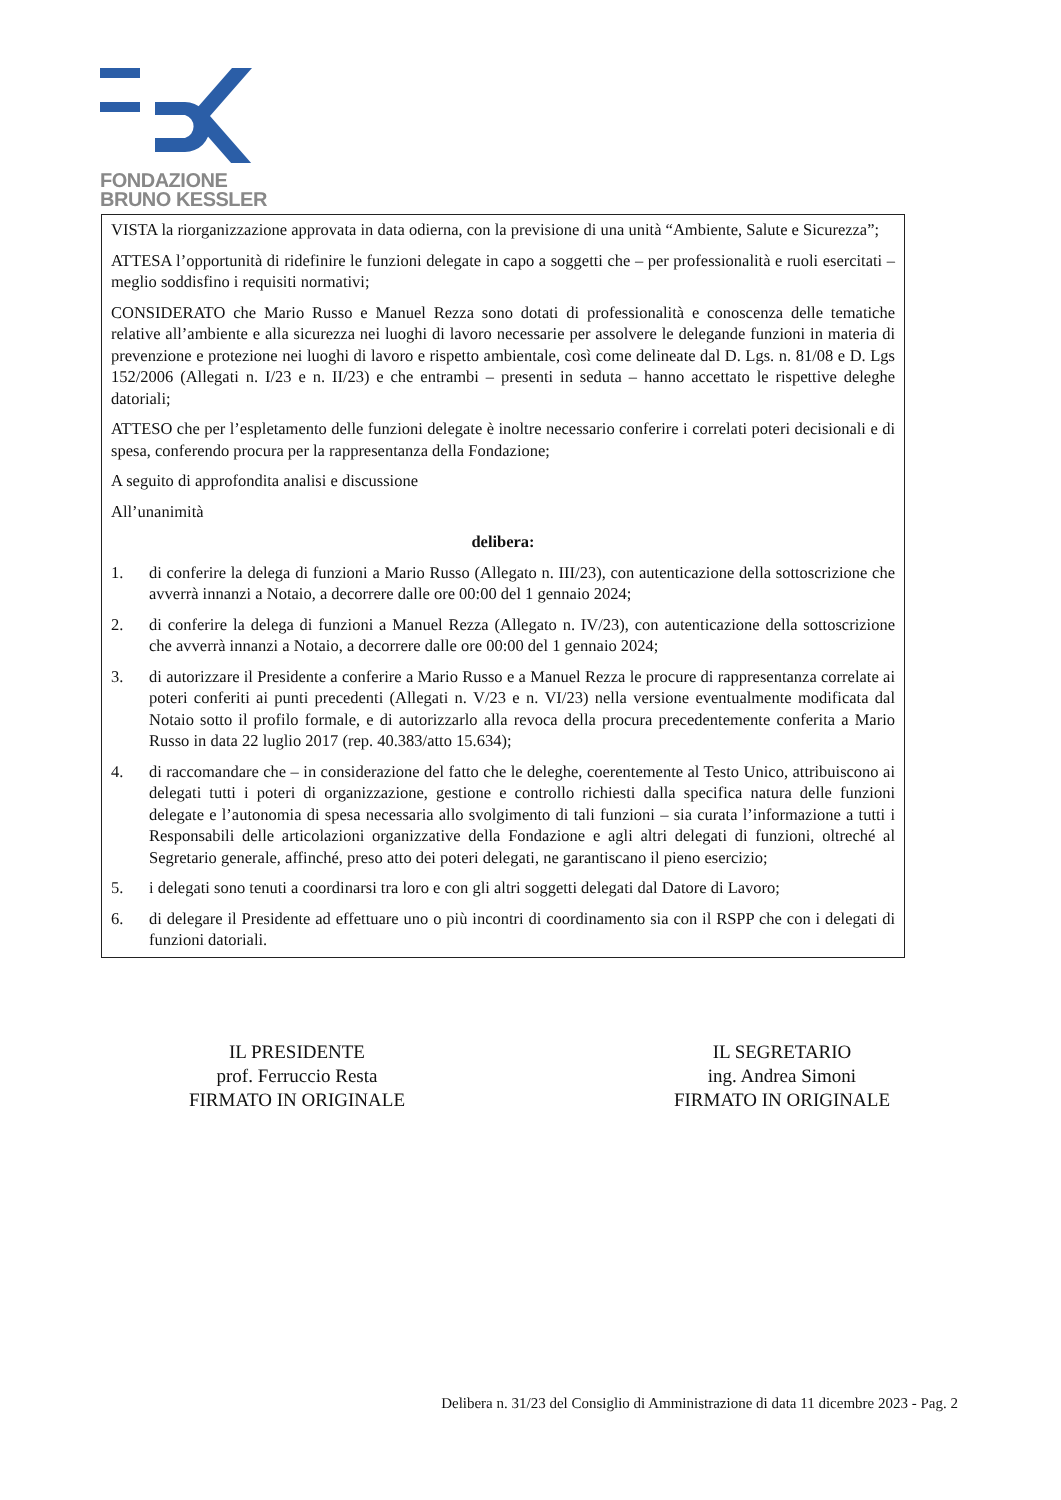FONDAZIONE
BRUNO KESSLER
VISTA la riorganizzazione approvata in data odierna, con la previsione di una unità “Ambiente, Salute e Sicurezza”;
ATTESA l’opportunità di ridefinire le funzioni delegate in capo a soggetti che – per professionalità e ruoli esercitati – meglio soddisfino i requisiti normativi;
CONSIDERATO che Mario Russo e Manuel Rezza sono dotati di professionalità e conoscenza delle tematiche relative all’ambiente e alla sicurezza nei luoghi di lavoro necessarie per assolvere le delegande funzioni in materia di prevenzione e protezione nei luoghi di lavoro e rispetto ambientale, così come delineate dal D. Lgs. n. 81/08 e D. Lgs 152/2006 (Allegati n. I/23 e n. II/23) e che entrambi – presenti in seduta – hanno accettato le rispettive deleghe datoriali;
ATTESO che per l’espletamento delle funzioni delegate è inoltre necessario conferire i correlati poteri decisionali e di spesa, conferendo procura per la rappresentanza della Fondazione;
A seguito di approfondita analisi e discussione
All’unanimità
delibera:
1. di conferire la delega di funzioni a Mario Russo (Allegato n. III/23), con autenticazione della sottoscrizione che avverrà innanzi a Notaio, a decorrere dalle ore 00:00 del 1 gennaio 2024;
2. di conferire la delega di funzioni a Manuel Rezza (Allegato n. IV/23), con autenticazione della sottoscrizione che avverrà innanzi a Notaio, a decorrere dalle ore 00:00 del 1 gennaio 2024;
3. di autorizzare il Presidente a conferire a Mario Russo e a Manuel Rezza le procure di rappresentanza correlate ai poteri conferiti ai punti precedenti (Allegati n. V/23 e n. VI/23) nella versione eventualmente modificata dal Notaio sotto il profilo formale, e di autorizzarlo alla revoca della procura precedentemente conferita a Mario Russo in data 22 luglio 2017 (rep. 40.383/atto 15.634);
4. di raccomandare che – in considerazione del fatto che le deleghe, coerentemente al Testo Unico, attribuiscono ai delegati tutti i poteri di organizzazione, gestione e controllo richiesti dalla specifica natura delle funzioni delegate e l’autonomia di spesa necessaria allo svolgimento di tali funzioni – sia curata l’informazione a tutti i Responsabili delle articolazioni organizzative della Fondazione e agli altri delegati di funzioni, oltreché al Segretario generale, affinché, preso atto dei poteri delegati, ne garantiscano il pieno esercizio;
5. i delegati sono tenuti a coordinarsi tra loro e con gli altri soggetti delegati dal Datore di Lavoro;
6. di delegare il Presidente ad effettuare uno o più incontri di coordinamento sia con il RSPP che con i delegati di funzioni datoriali.
IL PRESIDENTE
prof. Ferruccio Resta
FIRMATO IN ORIGINALE
IL SEGRETARIO
ing. Andrea Simoni
FIRMATO IN ORIGINALE
Delibera n. 31/23 del Consiglio di Amministrazione di data 11 dicembre 2023 - Pag. 2